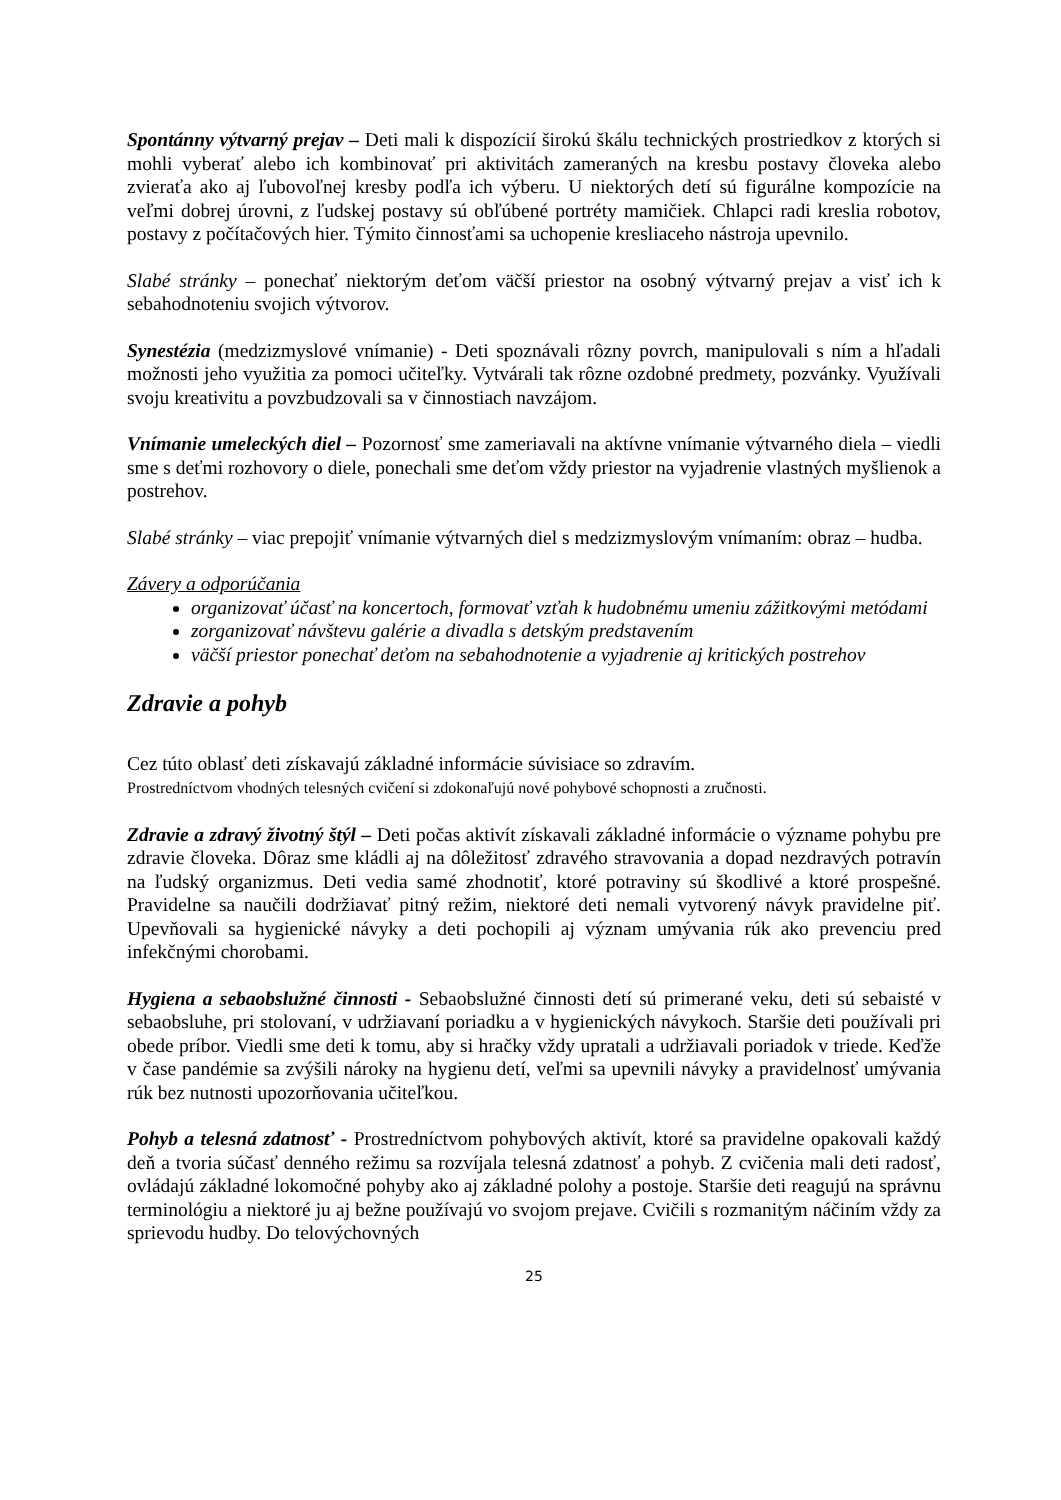Spontánny výtvarný prejav – Deti mali k dispozícií širokú škálu technických prostriedkov z ktorých si mohli vyberať alebo ich kombinovať pri aktivitách zameraných na kresbu postavy človeka alebo zvieraťa ako aj ľubovoľnej kresby podľa ich výberu. U niektorých detí sú figurálne kompozície na veľmi dobrej úrovni, z ľudskej postavy sú obľúbené portréty mamičiek. Chlapci radi kreslia robotov, postavy z počítačových hier. Týmito činnosťami sa uchopenie kresliaceho nástroja upevnilo.
Slabé stránky – ponechať niektorým deťom väčší priestor na osobný výtvarný prejav a visť ich k sebahodnoteniu svojich výtvorov.
Synestézia (medzizmyslové vnímanie) - Deti spoznávali rôzny povrch, manipulovali s ním a hľadali možnosti jeho využitia za pomoci učiteľky. Vytvárali tak rôzne ozdobné predmety, pozvánky. Využívali svoju kreativitu a povzbudzovali sa v činnostiach navzájom.
Vnímanie umeleckých diel – Pozornosť sme zameriavali na aktívne vnímanie výtvarného diela – viedli sme s deťmi rozhovory o diele, ponechali sme deťom vždy priestor na vyjadrenie vlastných myšlienok a postrehov.
Slabé stránky – viac prepojiť vnímanie výtvarných diel s medzizmyslovým vnímaním: obraz – hudba.
Závery a odporúčania
organizovať účasť na koncertoch, formovať vzťah k hudobnému umeniu zážitkovými metódami
zorganizovať návštevu galérie a divadla s detským predstavením
väčší priestor ponechať deťom na sebahodnotenie a vyjadrenie aj kritických postrehov
Zdravie a pohyb
Cez túto oblasť deti získavajú základné informácie súvisiace so zdravím.
Prostredníctvom vhodných telesných cvičení si zdokonaľujú nové pohybové schopnosti a zručnosti.
Zdravie a zdravý životný štýl – Deti počas aktivít získavali základné informácie o význame pohybu pre zdravie človeka. Dôraz sme kládli aj na dôležitosť zdravého stravovania a dopad nezdravých potravín na ľudský organizmus. Deti vedia samé zhodnotiť, ktoré potraviny sú škodlivé a ktoré prospešné. Pravidelne sa naučili dodržiavať pitný režim, niektoré deti nemali vytvorený návyk pravidelne piť. Upevňovali sa hygienické návyky a deti pochopili aj význam umývania rúk ako prevenciu pred infekčnými chorobami.
Hygiena a sebaobslužné činnosti - Sebaobslužné činnosti detí sú primerané veku, deti sú sebaisté v sebaobsluhe, pri stolovaní, v udržiavaní poriadku a v hygienických návykoch. Staršie deti používali pri obede príbor. Viedli sme deti k tomu, aby si hračky vždy upratali a udržiavali poriadok v triede. Keďže v čase pandémie sa zvýšili nároky na hygienu detí, veľmi sa upevnili návyky a pravidelnosť umývania rúk bez nutnosti upozorňovania učiteľkou.
Pohyb a telesná zdatnosť - Prostredníctvom pohybových aktivít, ktoré sa pravidelne opakovali každý deň a tvoria súčasť denného režimu sa rozvíjala telesná zdatnosť a pohyb. Z cvičenia mali deti radosť, ovládajú základné lokomočné pohyby ako aj základné polohy a postoje. Staršie deti reagujú na správnu terminológiu a niektoré ju aj bežne používajú vo svojom prejave. Cvičili s rozmanitým náčiním vždy za sprievodu hudby. Do telovýchovných
25